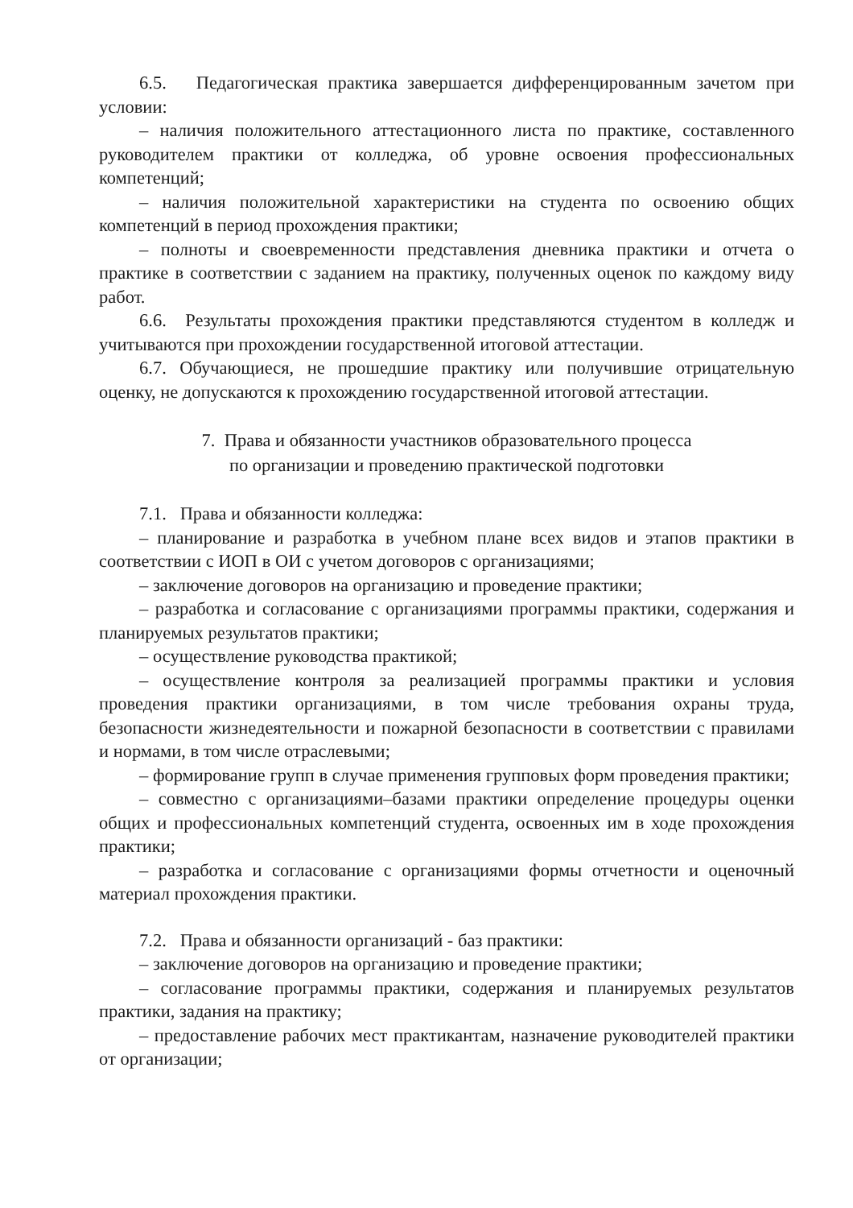6.5. Педагогическая практика завершается дифференцированным зачетом при условии:
– наличия положительного аттестационного листа по практике, составленного руководителем практики от колледжа, об уровне освоения профессиональных компетенций;
– наличия положительной характеристики на студента по освоению общих компетенций в период прохождения практики;
– полноты и своевременности представления дневника практики и отчета о практике в соответствии с заданием на практику, полученных оценок по каждому виду работ.
6.6. Результаты прохождения практики представляются студентом в колледж и учитываются при прохождении государственной итоговой аттестации.
6.7. Обучающиеся, не прошедшие практику или получившие отрицательную оценку, не допускаются к прохождению государственной итоговой аттестации.
7. Права и обязанности участников образовательного процесса
по организации и проведению практической подготовки
7.1. Права и обязанности колледжа:
– планирование и разработка в учебном плане всех видов и этапов практики в соответствии с ИОП в ОИ с учетом договоров с организациями;
– заключение договоров на организацию и проведение практики;
– разработка и согласование с организациями программы практики, содержания и планируемых результатов практики;
– осуществление руководства практикой;
– осуществление контроля за реализацией программы практики и условия проведения практики организациями, в том числе требования охраны труда, безопасности жизнедеятельности и пожарной безопасности в соответствии с правилами и нормами, в том числе отраслевыми;
– формирование групп в случае применения групповых форм проведения практики;
– совместно с организациями–базами практики определение процедуры оценки общих и профессиональных компетенций студента, освоенных им в ходе прохождения практики;
– разработка и согласование с организациями формы отчетности и оценочный материал прохождения практики.
7.2. Права и обязанности организаций - баз практики:
– заключение договоров на организацию и проведение практики;
– согласование программы практики, содержания и планируемых результатов практики, задания на практику;
– предоставление рабочих мест практикантам, назначение руководителей практики от организации;